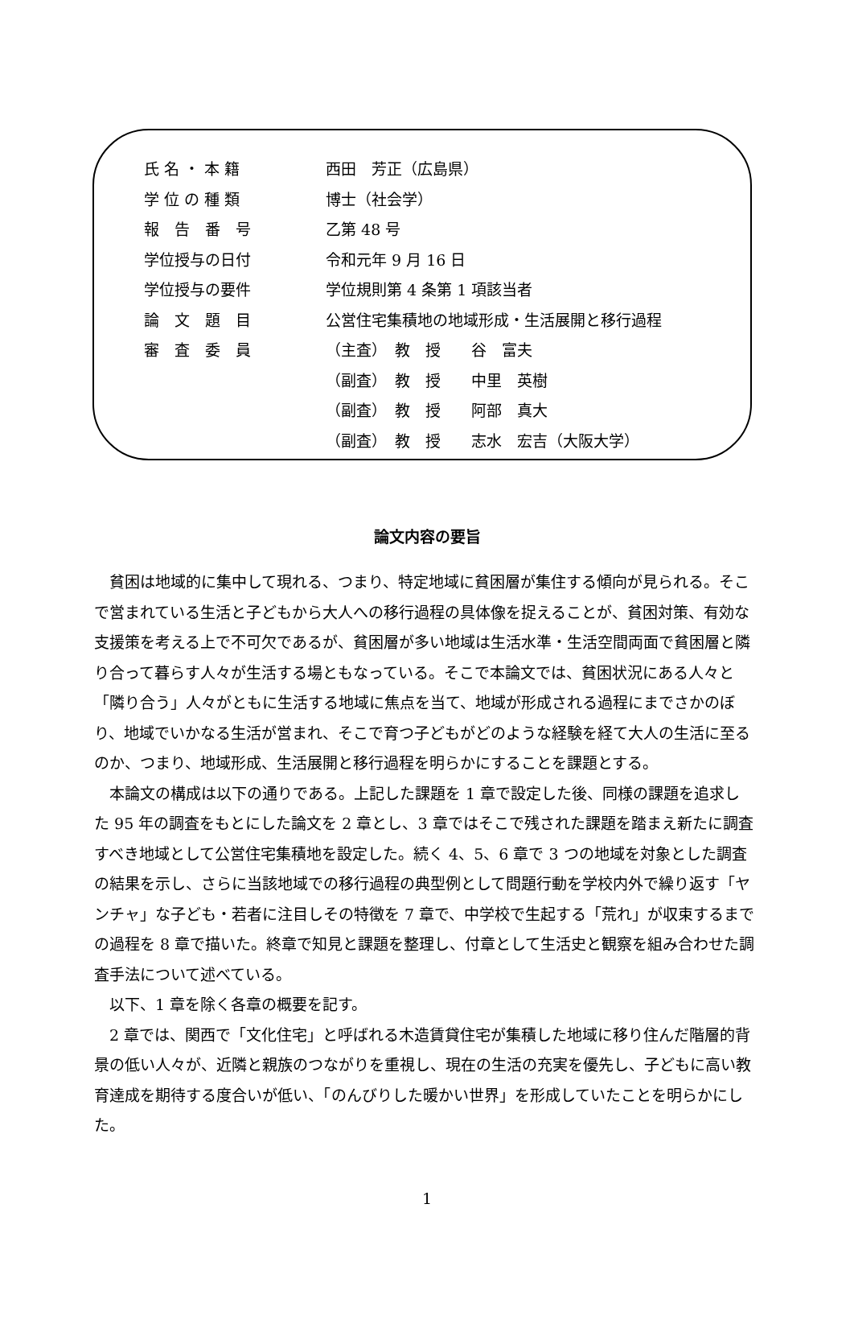| 氏 名 ・ 本 籍 | 西田 芳正（広島県） |
| 学 位 の 種 類 | 博士（社会学） |
| 報 告 番 号 | 乙第 48 号 |
| 学位授与の日付 | 令和元年 9 月 16 日 |
| 学位授与の要件 | 学位規則第 4 条第 1 項該当者 |
| 論 文 題 目 | 公営住宅集積地の地域形成・生活展開と移行過程 |
| 審 査 委 員 | （主査） 教 授 谷 富夫 |
| | （副査） 教 授 中里 英樹 |
| | （副査） 教 授 阿部 真大 |
| | （副査） 教 授 志水 宏吉（大阪大学） |
論文内容の要旨
貧困は地域的に集中して現れる、つまり、特定地域に貧困層が集住する傾向が見られる。そこで営まれている生活と子どもから大人への移行過程の具体像を捉えることが、貧困対策、有効な支援策を考える上で不可欠であるが、貧困層が多い地域は生活水準・生活空間両面で貧困層と隣り合って暮らす人々が生活する場ともなっている。そこで本論文では、貧困状況にある人々と「隣り合う」人々がともに生活する地域に焦点を当て、地域が形成される過程にまでさかのぼり、地域でいかなる生活が営まれ、そこで育つ子どもがどのような経験を経て大人の生活に至るのか、つまり、地域形成、生活展開と移行過程を明らかにすることを課題とする。
本論文の構成は以下の通りである。上記した課題を 1 章で設定した後、同様の課題を追求した 95 年の調査をもとにした論文を 2 章とし、3 章ではそこで残された課題を踏まえ新たに調査すべき地域として公営住宅集積地を設定した。続く 4、5、6 章で 3 つの地域を対象とした調査の結果を示し、さらに当該地域での移行過程の典型例として問題行動を学校内外で繰り返す「ヤンチャ」な子ども・若者に注目しその特徴を 7 章で、中学校で生起する「荒れ」が収束するまでの過程を 8 章で描いた。終章で知見と課題を整理し、付章として生活史と観察を組み合わせた調査手法について述べている。
以下、1 章を除く各章の概要を記す。
2 章では、関西で「文化住宅」と呼ばれる木造賃貸住宅が集積した地域に移り住んだ階層的背景の低い人々が、近隣と親族のつながりを重視し、現在の生活の充実を優先し、子どもに高い教育達成を期待する度合いが低い、「のんびりした暖かい世界」を形成していたことを明らかにした。
1